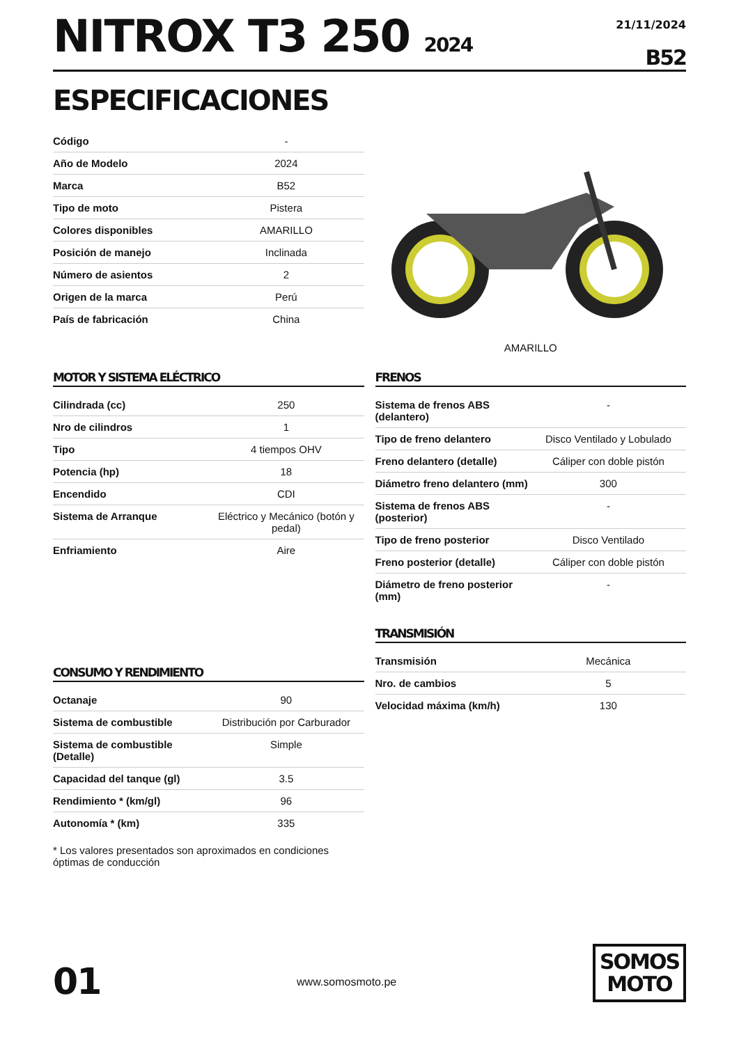NITROX T3 250 2024
21/11/2024
B52
ESPECIFICACIONES
| Código | - |
| Año de Modelo | 2024 |
| Marca | B52 |
| Tipo de moto | Pistera |
| Colores disponibles | AMARILLO |
| Posición de manejo | Inclinada |
| Número de asientos | 2 |
| Origen de la marca | Perú |
| País de fabricación | China |
AMARILLO
MOTOR Y SISTEMA ELÉCTRICO
| Cilindrada (cc) | 250 |
| Nro de cilindros | 1 |
| Tipo | 4 tiempos OHV |
| Potencia (hp) | 18 |
| Encendido | CDI |
| Sistema de Arranque | Eléctrico y Mecánico (botón y pedal) |
| Enfriamiento | Aire |
CONSUMO Y RENDIMIENTO
| Octanaje | 90 |
| Sistema de combustible | Distribución por Carburador |
| Sistema de combustible (Detalle) | Simple |
| Capacidad del tanque (gl) | 3.5 |
| Rendimiento * (km/gl) | 96 |
| Autonomía * (km) | 335 |
* Los valores presentados son aproximados en condiciones óptimas de conducción
FRENOS
| Sistema de frenos ABS (delantero) | - |
| Tipo de freno delantero | Disco Ventilado y Lobulado |
| Freno delantero (detalle) | Cáliper con doble pistón |
| Diámetro freno delantero (mm) | 300 |
| Sistema de frenos ABS (posterior) | - |
| Tipo de freno posterior | Disco Ventilado |
| Freno posterior (detalle) | Cáliper con doble pistón |
| Diámetro de freno posterior (mm) | - |
TRANSMISIÓN
| Transmisión | Mecánica |
| Nro. de cambios | 5 |
| Velocidad máxima (km/h) | 130 |
01
www.somosmoto.pe
SOMOS
MOTO